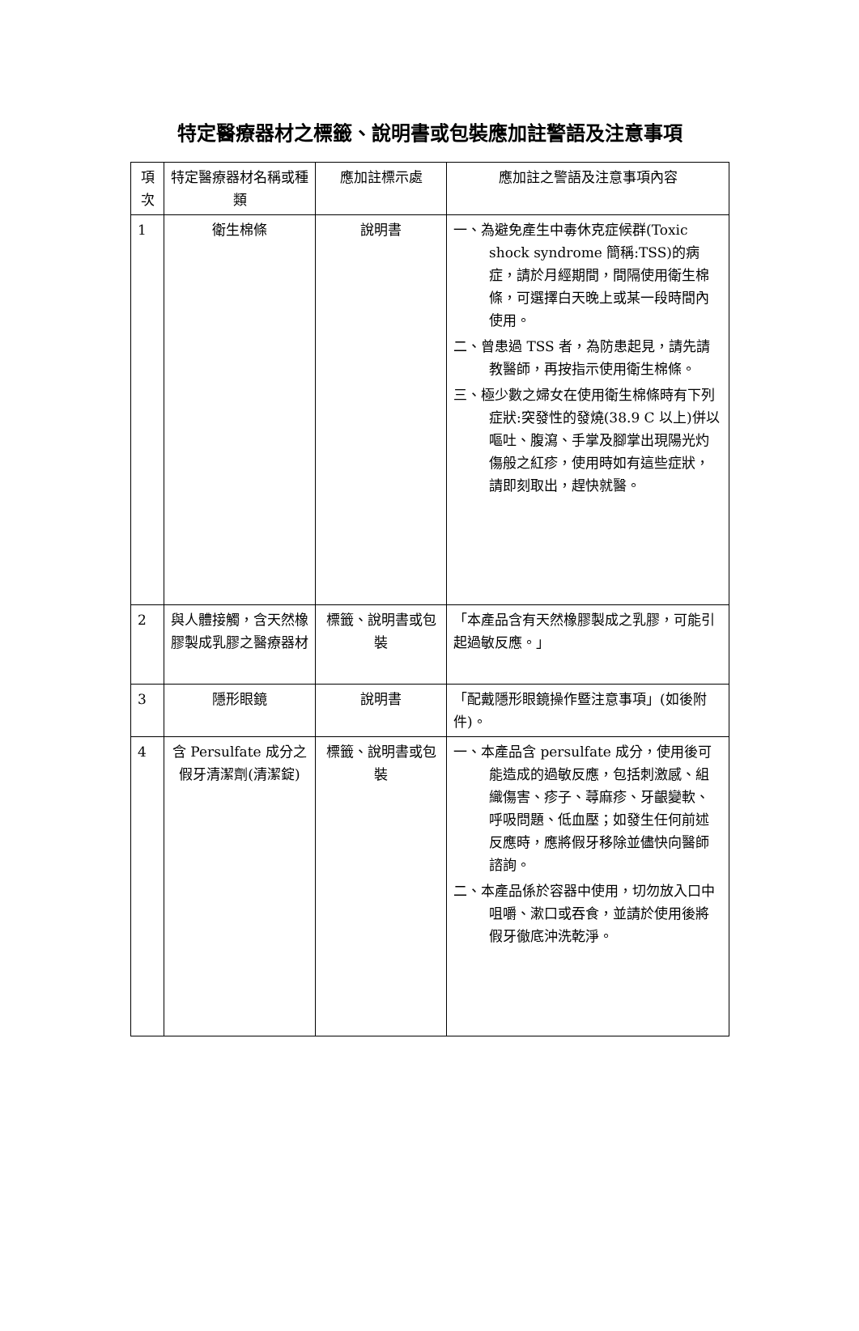特定醫療器材之標籤、說明書或包裝應加註警語及注意事項
| 項次 | 特定醫療器材名稱或種類 | 應加註標示處 | 應加註之警語及注意事項內容 |
| --- | --- | --- | --- |
| 1 | 衛生棉條 | 說明書 | 一、為避免產生中毒休克症候群(Toxic shock syndrome 簡稱:TSS)的病症，請於月經期間，間隔使用衛生棉條，可選擇白天晚上或某一段時間內使用。 二、曾患過 TSS 者，為防患起見，請先請教醫師，再按指示使用衛生棉條。 三、極少數之婦女在使用衛生棉條時有下列症狀:突發性的發燒(38.9 C 以上)併以嘔吐、腹瀉、手掌及腳掌出現陽光灼傷般之紅疹，使用時如有這些症狀，請即刻取出，趕快就醫。 |
| 2 | 與人體接觸，含天然橡膠製成乳膠之醫療器材 | 標籤、說明書或包裝 | 「本產品含有天然橡膠製成之乳膠，可能引起過敏反應。」 |
| 3 | 隱形眼鏡 | 說明書 | 「配戴隱形眼鏡操作暨注意事項」(如後附件)。 |
| 4 | 含 Persulfate 成分之假牙清潔劑(清潔錠) | 標籤、說明書或包裝 | 一、本產品含 persulfate 成分，使用後可能造成的過敏反應，包括刺激感、組織傷害、疹子、蕁麻疹、牙齦變軟、呼吸問題、低血壓；如發生任何前述反應時，應將假牙移除並儘快向醫師諮詢。 二、本產品係於容器中使用，切勿放入口中咀嚼、漱口或吞食，並請於使用後將假牙徹底沖洗乾淨。 |